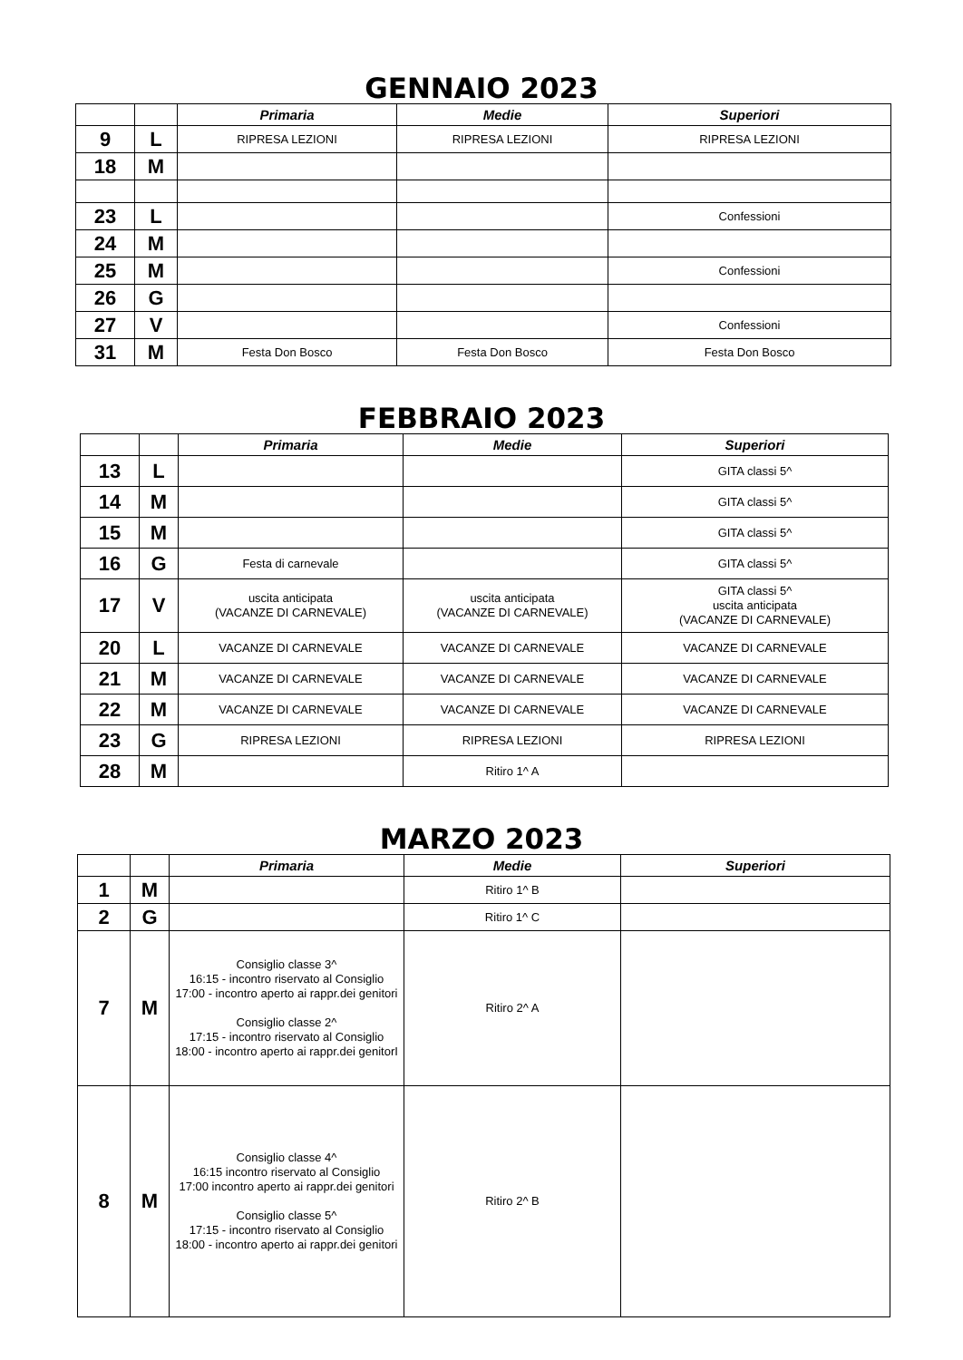GENNAIO 2023
| | | Primaria | Medie | Superiori |
| --- | --- | --- | --- | --- |
| 9 | L | RIPRESA LEZIONI | RIPRESA LEZIONI | RIPRESA LEZIONI |
| 18 | M | | | |
| 23 | L | | | Confessioni |
| 24 | M | | | |
| 25 | M | | | Confessioni |
| 26 | G | | | |
| 27 | V | | | Confessioni |
| 31 | M | Festa Don Bosco | Festa Don Bosco | Festa Don Bosco |
FEBBRAIO 2023
| | | Primaria | Medie | Superiori |
| --- | --- | --- | --- | --- |
| 13 | L | | | GITA classi 5^ |
| 14 | M | | | GITA classi 5^ |
| 15 | M | | | GITA classi 5^ |
| 16 | G | Festa di carnevale | | GITA classi 5^ |
| 17 | V | uscita anticipata (VACANZE DI CARNEVALE) | uscita anticipata (VACANZE DI CARNEVALE) | GITA classi 5^ uscita anticipata (VACANZE DI CARNEVALE) |
| 20 | L | VACANZE DI CARNEVALE | VACANZE DI CARNEVALE | VACANZE DI CARNEVALE |
| 21 | M | VACANZE DI CARNEVALE | VACANZE DI CARNEVALE | VACANZE DI CARNEVALE |
| 22 | M | VACANZE DI CARNEVALE | VACANZE DI CARNEVALE | VACANZE DI CARNEVALE |
| 23 | G | RIPRESA LEZIONI | RIPRESA LEZIONI | RIPRESA LEZIONI |
| 28 | M | | Ritiro 1^ A | |
MARZO 2023
| | | Primaria | Medie | Superiori |
| --- | --- | --- | --- | --- |
| 1 | M | | Ritiro 1^ B | |
| 2 | G | | Ritiro 1^ C | |
| 7 | M | Consiglio classe 3^ 16:15 - incontro riservato al Consiglio 17:00 - incontro aperto ai rappr.dei genitori Consiglio classe 2^ 17:15 - incontro riservato al Consiglio 18:00 - incontro aperto ai rappr.dei genitorI | Ritiro 2^ A | |
| 8 | M | Consiglio classe 4^ 16:15 incontro riservato al Consiglio 17:00 incontro aperto ai rappr.dei genitori Consiglio classe 5^ 17:15 - incontro riservato al Consiglio 18:00 - incontro aperto ai rappr.dei genitori | Ritiro 2^ B | |